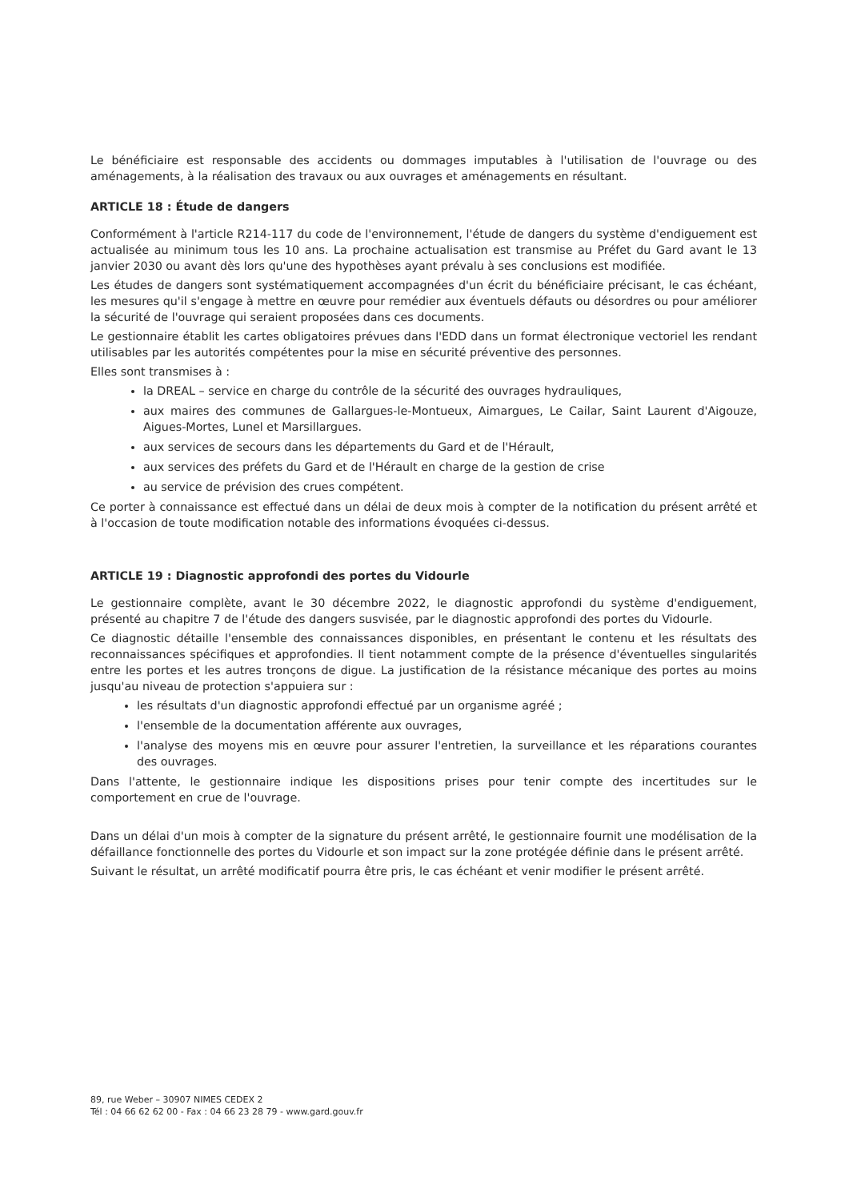Le bénéficiaire est responsable des accidents ou dommages imputables à l'utilisation de l'ouvrage ou des aménagements, à la réalisation des travaux ou aux ouvrages et aménagements en résultant.
ARTICLE 18 : Étude de dangers
Conformément à l'article R214-117 du code de l'environnement, l'étude de dangers du système d'endiguement est actualisée au minimum tous les 10 ans. La prochaine actualisation est transmise au Préfet du Gard avant le 13 janvier 2030 ou avant dès lors qu'une des hypothèses ayant prévalu à ses conclusions est modifiée.
Les études de dangers sont systématiquement accompagnées d'un écrit du bénéficiaire précisant, le cas échéant, les mesures qu'il s'engage à mettre en œuvre pour remédier aux éventuels défauts ou désordres ou pour améliorer la sécurité de l'ouvrage qui seraient proposées dans ces documents.
Le gestionnaire établit les cartes obligatoires prévues dans l'EDD dans un format électronique vectoriel les rendant utilisables par les autorités compétentes pour la mise en sécurité préventive des personnes.
Elles sont transmises à :
la DREAL – service en charge du contrôle de la sécurité des ouvrages hydrauliques,
aux maires des communes de Gallargues-le-Montueux, Aimargues, Le Cailar, Saint Laurent d'Aigouze, Aigues-Mortes, Lunel et Marsillargues.
aux services de secours dans les départements du Gard et de l'Hérault,
aux services des préfets du Gard et de l'Hérault en charge de la gestion de crise
au service de prévision des crues compétent.
Ce porter à connaissance est effectué dans un délai de deux mois à compter de la notification du présent arrêté et à l'occasion de toute modification notable des informations évoquées ci-dessus.
ARTICLE 19 : Diagnostic approfondi des portes du Vidourle
Le gestionnaire complète, avant le 30 décembre 2022, le diagnostic approfondi du système d'endiguement, présenté au chapitre 7 de l'étude des dangers susvisée, par le diagnostic approfondi des portes du Vidourle.
Ce diagnostic détaille l'ensemble des connaissances disponibles, en présentant le contenu et les résultats des reconnaissances spécifiques et approfondies. Il tient notamment compte de la présence d'éventuelles singularités entre les portes et les autres tronçons de digue. La justification de la résistance mécanique des portes au moins jusqu'au niveau de protection s'appuiera sur :
les résultats d'un diagnostic approfondi effectué par un organisme agréé ;
l'ensemble de la documentation afférente aux ouvrages,
l'analyse des moyens mis en œuvre pour assurer l'entretien, la surveillance et les réparations courantes des ouvrages.
Dans l'attente, le gestionnaire indique les dispositions prises pour tenir compte des incertitudes sur le comportement en crue de l'ouvrage.
Dans un délai d'un mois à compter de la signature du présent arrêté, le gestionnaire fournit une modélisation de la défaillance fonctionnelle des portes du Vidourle et son impact sur la zone protégée définie dans le présent arrêté.
Suivant le résultat, un arrêté modificatif pourra être pris, le cas échéant et venir modifier le présent arrêté.
89, rue Weber – 30907 NIMES CEDEX 2
Tél : 04 66 62 62 00 - Fax : 04 66 23 28 79 - www.gard.gouv.fr